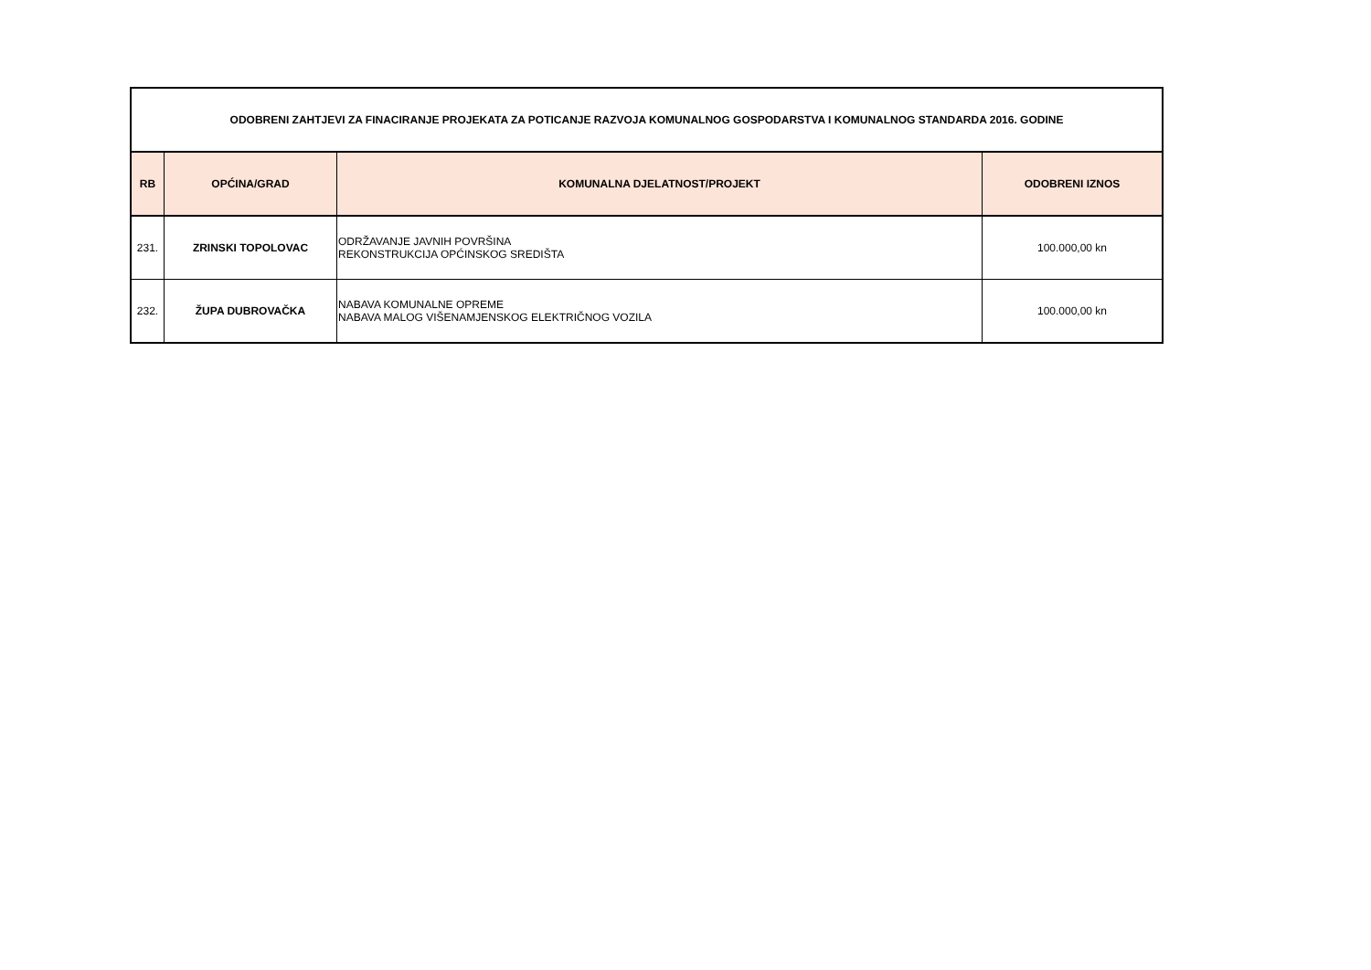| ODOBRENI ZAHTJEVI ZA FINACIRANJE PROJEKATA ZA POTICANJE RAZVOJA KOMUNALNOG GOSPODARSTVA I KOMUNALNOG STANDARDA 2016. GODINE | | | |
| RB | OPĆINA/GRAD | KOMUNALNA DJELATNOST/PROJEKT | ODOBRENI IZNOS |
| 231. | ZRINSKI TOPOLOVAC | ODRŽAVANJE JAVNIH POVRŠINA REKONSTRUKCIJA OPĆINSKOG SREDIŠTA | 100.000,00 kn |
| 232. | ŽUPA DUBROVAČKA | NABAVA KOMUNALNE OPREME NABAVA MALOG VIŠENAMJENSKOG ELEKTRIČNOG VOZILA | 100.000,00 kn |